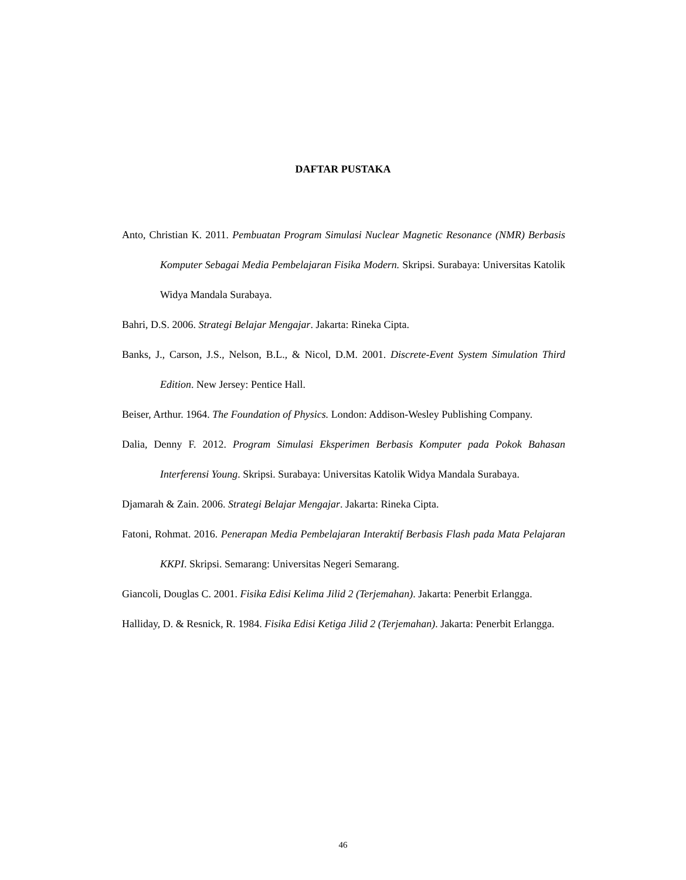DAFTAR PUSTAKA
Anto, Christian K. 2011. Pembuatan Program Simulasi Nuclear Magnetic Resonance (NMR) Berbasis Komputer Sebagai Media Pembelajaran Fisika Modern. Skripsi. Surabaya: Universitas Katolik Widya Mandala Surabaya.
Bahri, D.S. 2006. Strategi Belajar Mengajar. Jakarta: Rineka Cipta.
Banks, J., Carson, J.S., Nelson, B.L., & Nicol, D.M. 2001. Discrete-Event System Simulation Third Edition. New Jersey: Pentice Hall.
Beiser, Arthur. 1964. The Foundation of Physics. London: Addison-Wesley Publishing Company.
Dalia, Denny F. 2012. Program Simulasi Eksperimen Berbasis Komputer pada Pokok Bahasan Interferensi Young. Skripsi. Surabaya: Universitas Katolik Widya Mandala Surabaya.
Djamarah & Zain. 2006. Strategi Belajar Mengajar. Jakarta: Rineka Cipta.
Fatoni, Rohmat. 2016. Penerapan Media Pembelajaran Interaktif Berbasis Flash pada Mata Pelajaran KKPI. Skripsi. Semarang: Universitas Negeri Semarang.
Giancoli, Douglas C. 2001. Fisika Edisi Kelima Jilid 2 (Terjemahan). Jakarta: Penerbit Erlangga.
Halliday, D. & Resnick, R. 1984. Fisika Edisi Ketiga Jilid 2 (Terjemahan). Jakarta: Penerbit Erlangga.
46